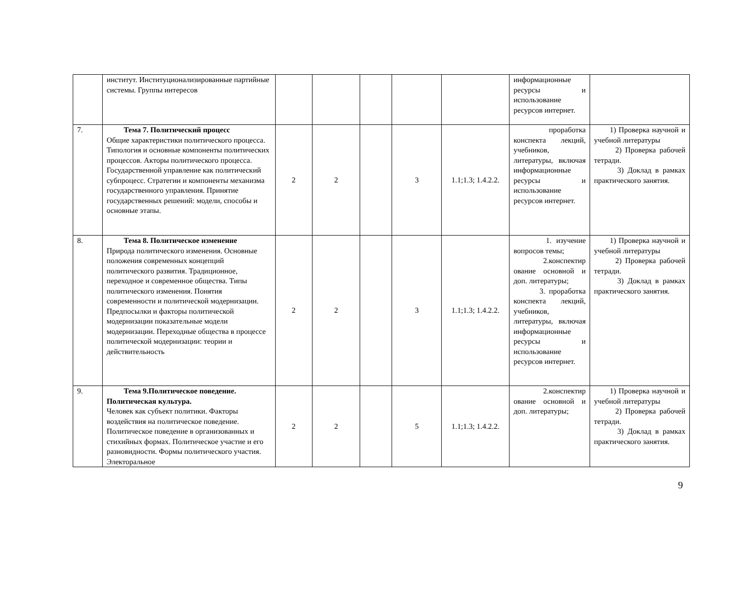| | институт. Институционализированные партийные системы. Группы интересов | | | | | | информационные ресурсы и использование ресурсов интернет. | |
| 7. | Тема 7. Политический процесс Общие характеристики политического процесса. Типология и основные компоненты политических процессов. Акторы политического процесса. Государственной управление как политический субпроцесс. Стратегии и компоненты механизма государственного управления. Принятие государственных решений: модели, способы и основные этапы. | 2 | 2 | | 3 | 1.1;1.3; 1.4.2.2. | проработка конспекта лекций, учебников, литературы, включая информационные ресурсы и использование ресурсов интернет. | 1) Проверка научной и учебной литературы 2) Проверка рабочей тетради. 3) Доклад в рамках практического занятия. |
| 8. | Тема 8. Политическое изменение Природа политического изменения. Основные положения современных концепций политического развития. Традиционное, переходное и современное общества. Типы политического изменения. Понятия современности и политической модернизации. Предпосылки и факторы политической модернизации показательные модели модернизации. Переходные общества в процессе политической модернизации: теории и действительность | 2 | 2 | | 3 | 1.1;1.3; 1.4.2.2. | 1. изучение вопросов темы; 2.конспектир ование основной и доп. литературы; 3. проработка конспекта лекций, учебников, литературы, включая информационные ресурсы и использование ресурсов интернет. | 1) Проверка научной и учебной литературы 2) Проверка рабочей тетради. 3) Доклад в рамках практического занятия. |
| 9. | Тема 9.Политическое поведение. Политическая культура. Человек как субъект политики. Факторы воздействия на политическое поведение. Политическое поведение в организованных и стихийных формах. Политическое участие и его разновидности. Формы политического участия. Электоральное | 2 | 2 | | 5 | 1.1;1.3; 1.4.2.2. | 2.конспектир ование основной и доп. литературы; | 1) Проверка научной и учебной литературы 2) Проверка рабочей тетради. 3) Доклад в рамках практического занятия. |
9